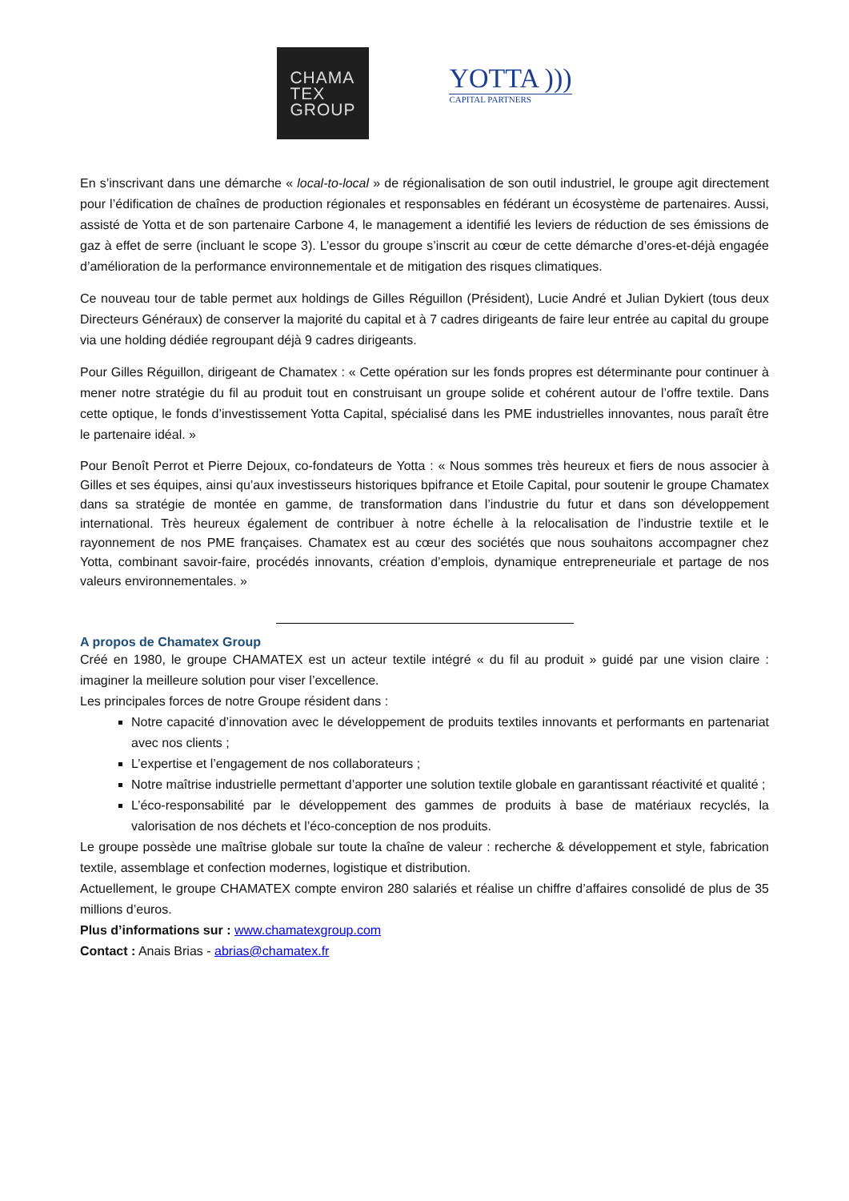CHAMA
TEX
GROUP
YOTTA )))
CAPITAL PARTNERS
En s’inscrivant dans une démarche « local-to-local » de régionalisation de son outil industriel, le groupe agit directement pour l’édification de chaînes de production régionales et responsables en fédérant un écosystème de partenaires. Aussi, assisté de Yotta et de son partenaire Carbone 4, le management a identifié les leviers de réduction de ses émissions de gaz à effet de serre (incluant le scope 3). L’essor du groupe s’inscrit au cœur de cette démarche d’ores-et-déjà engagée d’amélioration de la performance environnementale et de mitigation des risques climatiques.
Ce nouveau tour de table permet aux holdings de Gilles Réguillon (Président), Lucie André et Julian Dykiert (tous deux Directeurs Généraux) de conserver la majorité du capital et à 7 cadres dirigeants de faire leur entrée au capital du groupe via une holding dédiée regroupant déjà 9 cadres dirigeants.
Pour Gilles Réguillon, dirigeant de Chamatex : « Cette opération sur les fonds propres est déterminante pour continuer à mener notre stratégie du fil au produit tout en construisant un groupe solide et cohérent autour de l’offre textile. Dans cette optique, le fonds d’investissement Yotta Capital, spécialisé dans les PME industrielles innovantes, nous paraît être le partenaire idéal. »
Pour Benoît Perrot et Pierre Dejoux, co-fondateurs de Yotta : « Nous sommes très heureux et fiers de nous associer à Gilles et ses équipes, ainsi qu’aux investisseurs historiques bpifrance et Etoile Capital, pour soutenir le groupe Chamatex dans sa stratégie de montée en gamme, de transformation dans l’industrie du futur et dans son développement international. Très heureux également de contribuer à notre échelle à la relocalisation de l’industrie textile et le rayonnement de nos PME françaises. Chamatex est au cœur des sociétés que nous souhaitons accompagner chez Yotta, combinant savoir-faire, procédés innovants, création d’emplois, dynamique entrepreneuriale et partage de nos valeurs environnementales. »
A propos de Chamatex Group
Créé en 1980, le groupe CHAMATEX est un acteur textile intégré « du fil au produit » guidé par une vision claire : imaginer la meilleure solution pour viser l’excellence.
Les principales forces de notre Groupe résident dans :
Notre capacité d’innovation avec le développement de produits textiles innovants et performants en partenariat avec nos clients ;
L’expertise et l’engagement de nos collaborateurs ;
Notre maîtrise industrielle permettant d’apporter une solution textile globale en garantissant réactivité et qualité ;
L’éco-responsabilité par le développement des gammes de produits à base de matériaux recyclés, la valorisation de nos déchets et l’éco-conception de nos produits.
Le groupe possède une maîtrise globale sur toute la chaîne de valeur : recherche & développement et style, fabrication textile, assemblage et confection modernes, logistique et distribution.
Actuellement, le groupe CHAMATEX compte environ 280 salariés et réalise un chiffre d’affaires consolidé de plus de 35 millions d’euros.
Plus d’informations sur : www.chamatexgroup.com
Contact : Anais Brias - abrias@chamatex.fr